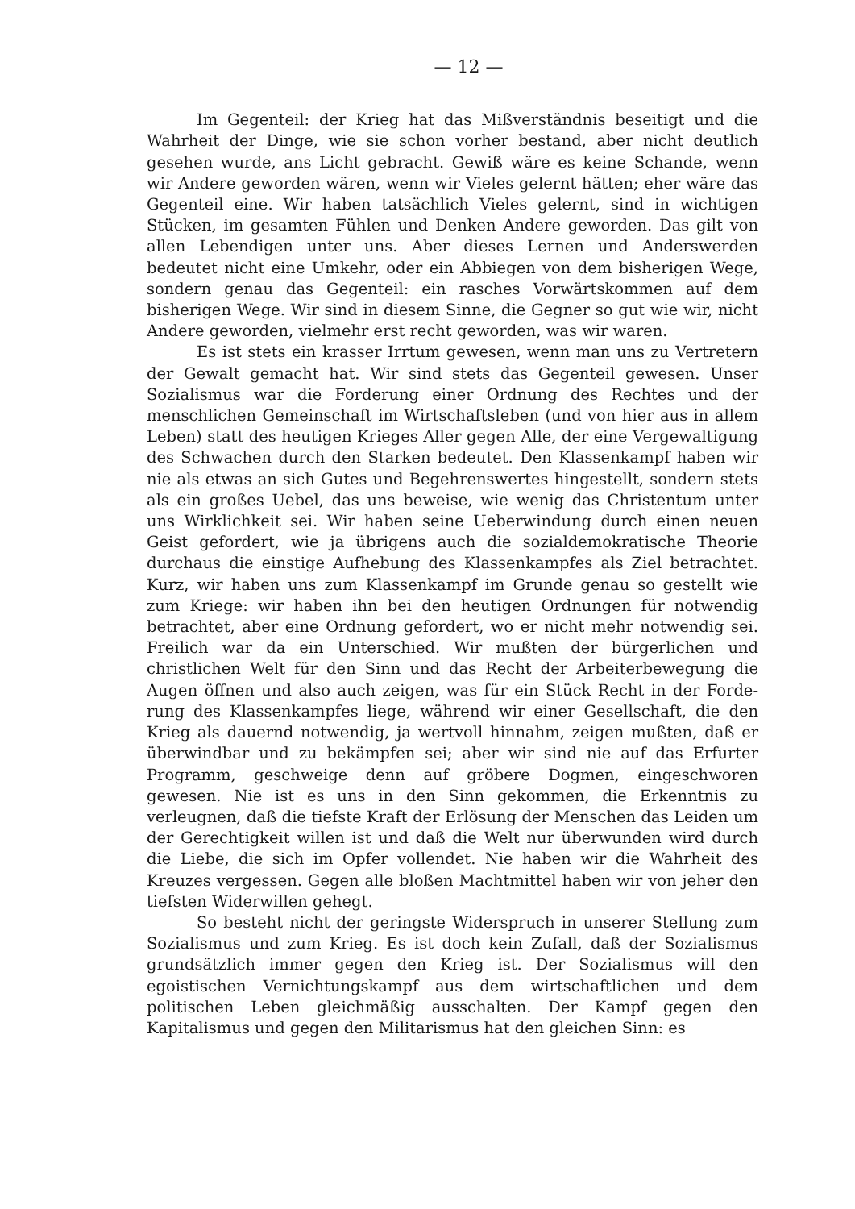— 12 —
Im Gegenteil: der Krieg hat das Mißverständnis beseitigt und die Wahrheit der Dinge, wie sie schon vorher bestand, aber nicht deutlich gesehen wurde, ans Licht gebracht. Gewiß wäre es keine Schande, wenn wir Andere geworden wären, wenn wir Vieles gelernt hätten; eher wäre das Gegenteil eine. Wir haben tatsächlich Vieles gelernt, sind in wichtigen Stücken, im gesamten Fühlen und Denken Andere geworden. Das gilt von allen Lebendigen unter uns. Aber dieses Lernen und Anderswerden bedeutet nicht eine Umkehr, oder ein Ab­biegen von dem bisherigen Wege, sondern genau das Gegenteil: ein rasches Vorwärtskommen auf dem bisherigen Wege. Wir sind in diesem Sinne, die Gegner so gut wie wir, nicht Andere geworden, vielmehr erst recht geworden, was wir waren.
Es ist stets ein krasser Irrtum gewesen, wenn man uns zu Ver­tretern der Gewalt gemacht hat. Wir sind stets das Gegenteil ge­wesen. Unser Sozialismus war die Forderung einer Ordnung des Rechtes und der menschlichen Gemeinschaft im Wirtschaftsleben (und von hier aus in allem Leben) statt des heutigen Krieges Aller gegen Alle, der eine Vergewaltigung des Schwachen durch den Starken be­deutet. Den Klassenkampf haben wir nie als etwas an sich Gutes und Begehrenswertes hingestellt, sondern stets als ein großes Uebel, das uns beweise, wie wenig das Christentum unter uns Wirklichkeit sei. Wir haben seine Ueberwindung durch einen neuen Geist gefordert, wie ja übrigens auch die sozialdemokratische Theorie durchaus die einstige Aufhebung des Klassenkampfes als Ziel betrachtet. Kurz, wir haben uns zum Klassenkampf im Grunde genau so gestellt wie zum Kriege: wir haben ihn bei den heutigen Ordnungen für notwendig betrachtet, aber eine Ordnung gefordert, wo er nicht mehr notwendig sei. Freilich war da ein Unterschied. Wir mußten der bürgerlichen und christlichen Welt für den Sinn und das Recht der Arbeiterbewegung die Augen öffnen und also auch zeigen, was für ein Stück Recht in der Forde­rung des Klassenkampfes liege, während wir einer Gesellschaft, die den Krieg als dauernd notwendig, ja wertvoll hinnahm, zeigen mußten, daß er überwindbar und zu bekämpfen sei; aber wir sind nie auf das Erfurter Programm, geschweige denn auf gröbere Dogmen, ein­geschworen gewesen. Nie ist es uns in den Sinn gekommen, die Er­kenntnis zu verleugnen, daß die tiefste Kraft der Erlösung der Menschen das Leiden um der Gerechtigkeit willen ist und daß die Welt nur über­wunden wird durch die Liebe, die sich im Opfer vollendet. Nie haben wir die Wahrheit des Kreuzes vergessen. Gegen alle bloßen Macht­mittel haben wir von jeher den tiefsten Widerwillen gehegt.
So besteht nicht der geringste Widerspruch in unserer Stellung zum Sozialismus und zum Krieg. Es ist doch kein Zufall, daß der Sozialismus grundsätzlich immer gegen den Krieg ist. Der Sozialismus will den egoistischen Vernichtungskampf aus dem wirtschaftlichen und dem politischen Leben gleichmäßig ausschalten. Der Kampf gegen den Kapitalismus und gegen den Militarismus hat den gleichen Sinn: es